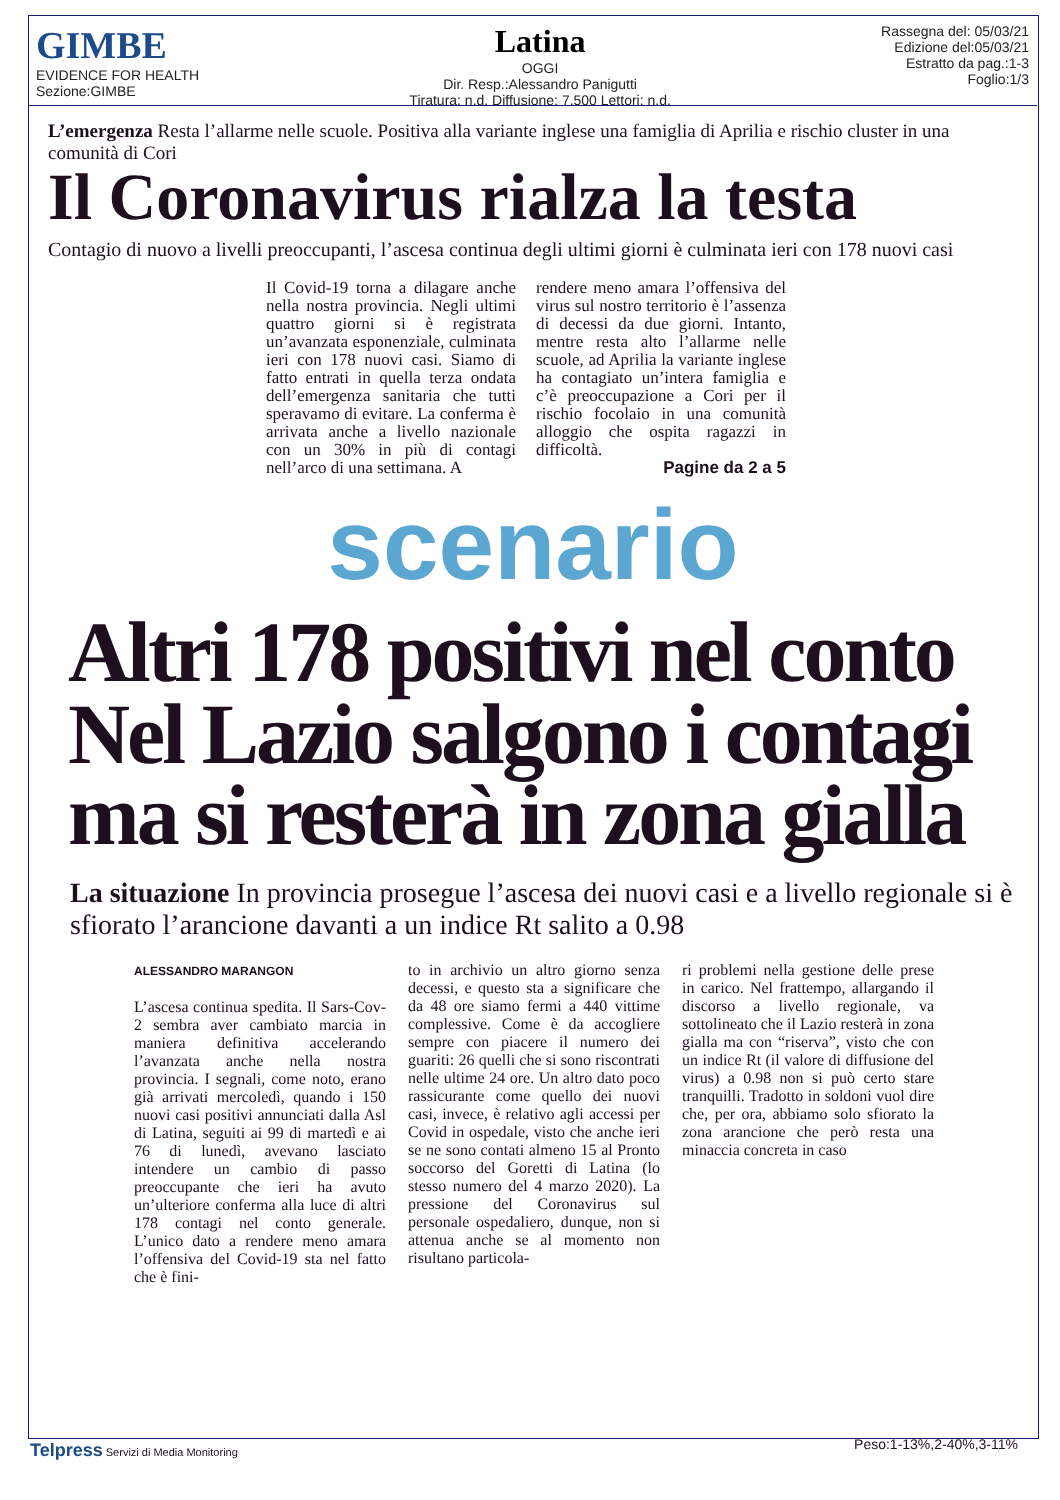GIMBE
EVIDENCE FOR HEALTH
Sezione:GIMBE
Latina
OGGI
Dir. Resp.:Alessandro Panigutti
Tiratura: n.d. Diffusione: 7.500 Lettori: n.d.
Rassegna del: 05/03/21
Edizione del:05/03/21
Estratto da pag.:1-3
Foglio:1/3
L’emergenza Resta l’allarme nelle scuole. Positiva alla variante inglese una famiglia di Aprilia e rischio cluster in una comunità di Cori
Il Coronavirus rialza la testa
Contagio di nuovo a livelli preoccupanti, l’ascesa continua degli ultimi giorni è culminata ieri con 178 nuovi casi
Il Covid-19 torna a dilagare anche nella nostra provincia. Negli ultimi quattro giorni si è registrata un’avanzata esponenziale, culminata ieri con 178 nuovi casi. Siamo di fatto entrati in quella terza ondata dell’emergenza sanitaria che tutti speravamo di evitare. La conferma è arrivata anche a livello nazionale con un 30% in più di contagi nell’arco di una settimana. A
rendere meno amara l’offensiva del virus sul nostro territorio è l’assenza di decessi da due giorni. Intanto, mentre resta alto l’allarme nelle scuole, ad Aprilia la variante inglese ha contagiato un’intera famiglia e c’è preoccupazione a Cori per il rischio focolaio in una comunità alloggio che ospita ragazzi in difficoltà.
Pagine da 2 a 5
scenario
Altri 178 positivi nel conto
Nel Lazio salgono i contagi
ma si resterà in zona gialla
La situazione In provincia prosegue l’ascesa dei nuovi casi e a livello regionale si è sfiorato l’arancione davanti a un indice Rt salito a 0.98
ALESSANDRO MARANGON
L’ascesa continua spedita. Il Sars-Cov-2 sembra aver cambiato marcia in maniera definitiva accelerando l’avanzata anche nella nostra provincia. I segnali, come noto, erano già arrivati mercoledì, quando i 150 nuovi casi positivi annunciati dalla Asl di Latina, seguiti ai 99 di martedì e ai 76 di lunedì, avevano lasciato intendere un cambio di passo preoccupante che ieri ha avuto un’ulteriore conferma alla luce di altri 178 contagi nel conto generale. L’unico dato a rendere meno amara l’offensiva del Covid-19 sta nel fatto che è fini-
to in archivio un altro giorno senza decessi, e questo sta a significare che da 48 ore siamo fermi a 440 vittime complessive. Come è da accogliere sempre con piacere il numero dei guariti: 26 quelli che si sono riscontrati nelle ultime 24 ore. Un altro dato poco rassicurante come quello dei nuovi casi, invece, è relativo agli accessi per Covid in ospedale, visto che anche ieri se ne sono contati almeno 15 al Pronto soccorso del Goretti di Latina (lo stesso numero del 4 marzo 2020). La pressione del Coronavirus sul personale ospedaliero, dunque, non si attenua anche se al momento non risultano particola-
ri problemi nella gestione delle prese in carico. Nel frattempo, allargando il discorso a livello regionale, va sottolineato che il Lazio resterà in zona gialla ma con “riserva”, visto che con un indice Rt (il valore di diffusione del virus) a 0.98 non si può certo stare tranquilli. Tradotto in soldoni vuol dire che, per ora, abbiamo solo sfiorato la zona arancione che però resta una minaccia concreta in caso
Peso:1-13%,2-40%,3-11%
Telpress Servizi di Media Monitoring